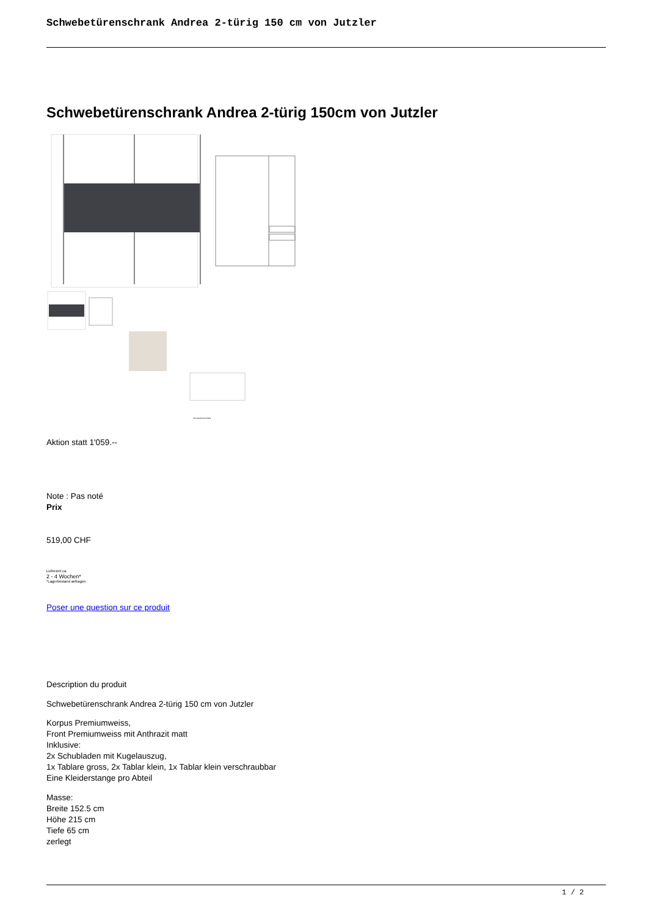Schwebetürenschrank Andrea 2-türig 150 cm von Jutzler
Schwebetürenschrank Andrea 2-türig 150cm von Jutzler
Schwebetürbeschläge
Aktion statt 1'059.--
Note : Pas noté
Prix
519,00 CHF
Lieferzeit ca.
2 - 4 Wochen*
*Lagerbestand anfragen
Poser une question sur ce produit
Description du produit
Schwebetürenschrank Andrea 2-türig 150 cm von Jutzler
Korpus Premiumweiss,
Front Premiumweiss mit Anthrazit matt
Inklusive:
2x Schubladen mit Kugelauszug,
1x Tablare gross, 2x Tablar klein, 1x Tablar klein verschraubbar
Eine Kleiderstange pro Abteil
Masse:
Breite 152.5 cm
Höhe 215 cm
Tiefe 65 cm
zerlegt
1 / 2